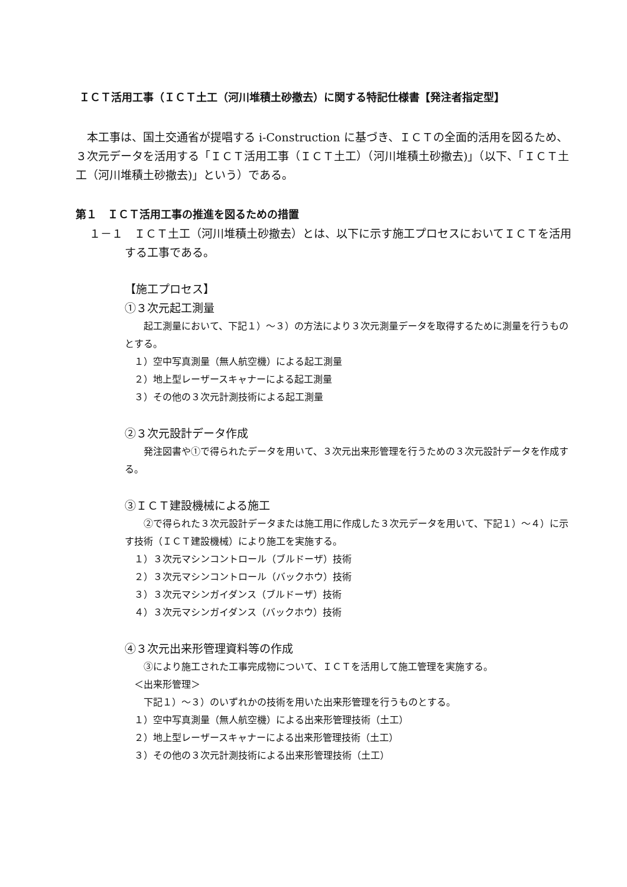ＩＣＴ活用工事（ＩＣＴ土工（河川堆積土砂撤去）に関する特記仕様書【発注者指定型】
　本工事は、国土交通省が提唱する i-Construction に基づき、ＩＣＴの全面的活用を図るため、３次元データを活用する「ＩＣＴ活用工事（ＩＣＴ土工）（河川堆積土砂撤去)」（以下、「ＩＣＴ土工（河川堆積土砂撤去)」という）である。
第１　ＩＣＴ活用工事の推進を図るための措置
１－１　ＩＣＴ土工（河川堆積土砂撤去）とは、以下に示す施工プロセスにおいてＩＣＴを活用する工事である。
【施工プロセス】
①３次元起工測量
　　起工測量において、下記１）～３）の方法により３次元測量データを取得するために測量を行うものとする。
１）空中写真測量（無人航空機）による起工測量
２）地上型レーザースキャナーによる起工測量
３）その他の３次元計測技術による起工測量
②３次元設計データ作成
　　発注図書や①で得られたデータを用いて、３次元出来形管理を行うための３次元設計データを作成する。
③ＩＣＴ建設機械による施工
　　②で得られた３次元設計データまたは施工用に作成した３次元データを用いて、下記１）～４）に示す技術（ＩＣＴ建設機械）により施工を実施する。
１）３次元マシンコントロール（ブルドーザ）技術
２）３次元マシンコントロール（バックホウ）技術
３）３次元マシンガイダンス（ブルドーザ）技術
４）３次元マシンガイダンス（バックホウ）技術
④３次元出来形管理資料等の作成
　　③により施工された工事完成物について、ＩＣＴを活用して施工管理を実施する。
　＜出来形管理＞
　　下記１）～３）のいずれかの技術を用いた出来形管理を行うものとする。
１）空中写真測量（無人航空機）による出来形管理技術（土工）
２）地上型レーザースキャナーによる出来形管理技術（土工）
３）その他の３次元計測技術による出来形管理技術（土工）